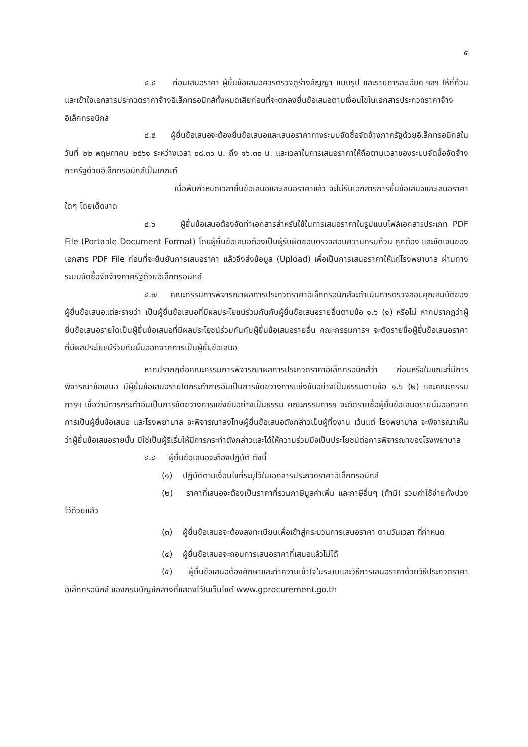๕
๔.๔ ก่อนเสนอราคา ผู้ยื่นข้อเสนอควรตรวจดูร่างสัญญา แบบรูป และรายการละเอียด ฯลฯ ให้ถี่ถ้วนและเข้าใจเอกสารประกวดราคาจ้างอิเล็กทรอนิกส์ทั้งหมดเสียก่อนที่จะตกลงยื่นข้อเสนอตามเงื่อนไขในเอกสารประกวดราคาจ้างอิเล็กทรอนิกส์
๔.๕ ผู้ยื่นข้อเสนอจะต้องยื่นข้อเสนอและเสนอราคาทางระบบจัดซื้อจัดจ้างภาครัฐด้วยอิเล็กทรอนิกส์ในวันที่ ๒๒ พฤษภาคม ๒๕๖๑ ระหว่างเวลา ๐๘.๓๐ น. ถึง ๑๖.๓๐ น. และเวลาในการเสนอราคาให้ถือตามเวลาของระบบจัดซื้อจัดจ้างภาครัฐด้วยอิเล็กทรอนิกส์เป็นเกณฑ์
เมื่อพ้นกำหนดเวลายื่นข้อเสนอและเสนอราคาแล้ว จะไม่รับเอกสารการยื่นข้อเสนอและเสนอราคาใดๆ โดยเด็ดขาด
๔.๖ ผู้ยื่นข้อเสนอต้องจัดทำเอกสารสำหรับใช้ในการเสนอราคาในรูปแบบไฟล์เอกสารประเภท PDF File (Portable Document Format) โดยผู้ยื่นข้อเสนอต้องเป็นผู้รับผิดชอบตรวจสอบความครบถ้วน ถูกต้อง และชัดเจนของเอกสาร PDF File ก่อนที่จะยืนยันการเสนอราคา แล้วจึงส่งข้อมูล (Upload) เพื่อเป็นการเสนอราคาให้แก่โรงพยาบาล ผ่านทางระบบจัดซื้อจัดจ้างภาครัฐด้วยอิเล็กทรอนิกส์
๔.๗ คณะกรรมการพิจารณาผลการประกวดราคาอิเล็กทรอนิกส์จะดำเนินการตรวจสอบคุณสมบัติของผู้ยื่นข้อเสนอแต่ละรายว่า เป็นผู้ยื่นข้อเสนอที่มีผลประโยชน์ร่วมกันกับผู้ยื่นข้อเสนอรายอื่นตามข้อ ๑.๖ (๑) หรือไม่ หากปรากฏว่าผู้ยื่นข้อเสนอรายใดเป็นผู้ยื่นข้อเสนอที่มีผลประโยชน์ร่วมกันกับผู้ยื่นข้อเสนอรายอื่น คณะกรรมการฯ จะตัดรายชื่อผู้ยื่นข้อเสนอราคาที่มีผลประโยชน์ร่วมกันนั้นออกจากการเป็นผู้ยื่นข้อเสนอ
หากปรากฏต่อคณะกรรมการพิจารณาผลการประกวดราคาอิเล็กทรอนิกส์ว่า ก่อนหรือในขณะที่มีการพิจารณาข้อเสนอ มีผู้ยื่นข้อเสนอรายใดกระทำการอันเป็นการขัดขวางการแข่งขันอย่างเป็นธรรมตามข้อ ๑.๖ (๒) และคณะกรรมการฯ เชื่อว่ามีการกระทำอันเป็นการขัดขวางการแข่งขันอย่างเป็นธรรม คณะกรรมการฯ จะตัดรายชื่อผู้ยื่นข้อเสนอรายนั้นออกจากการเป็นผู้ยื่นข้อเสนอ และโรงพยาบาล จะพิจารณาลงโทษผู้ยื่นข้อเสนอดังกล่าวเป็นผู้ทิ้งงาน เว้นแต่ โรงพยาบาล จะพิจารณาเห็นว่าผู้ยื่นข้อเสนอรายนั้น มิใช่เป็นผู้ริเริ่มให้มีการกระทำดังกล่าวและได้ให้ความร่วมมือเป็นประโยชน์ต่อการพิจารณาของโรงพยาบาล
๔.๘ ผู้ยื่นข้อเสนอจะต้องปฏิบัติ ดังนี้
(๑) ปฏิบัติตามเงื่อนไขที่ระบุไว้ในเอกสารประกวดราคาอิเล็กทรอนิกส์
(๒) ราคาที่เสนอจะต้องเป็นราคาที่รวมภาษีมูลค่าเพิ่ม และภาษีอื่นๆ (ถ้ามี) รวมค่าใช้จ่ายทั้งปวงไว้ด้วยแล้ว
(๓) ผู้ยื่นข้อเสนอจะต้องลงทะเบียนเพื่อเข้าสู่กระบวนการเสนอราคา ตามวันเวลา ที่กำหนด
(๔) ผู้ยื่นข้อเสนอจะถอนการเสนอราคาที่เสนอแล้วไม่ได้
(๕) ผู้ยื่นข้อเสนอต้องศึกษาและทำความเข้าใจในระบบและวิธีการเสนอราคาด้วยวิธีประกวดราคาอิเล็กทรอนิกส์ ของกรมบัญชีกลางที่แสดงไว้ในเว็บไซต์ www.gprocurement.go.th